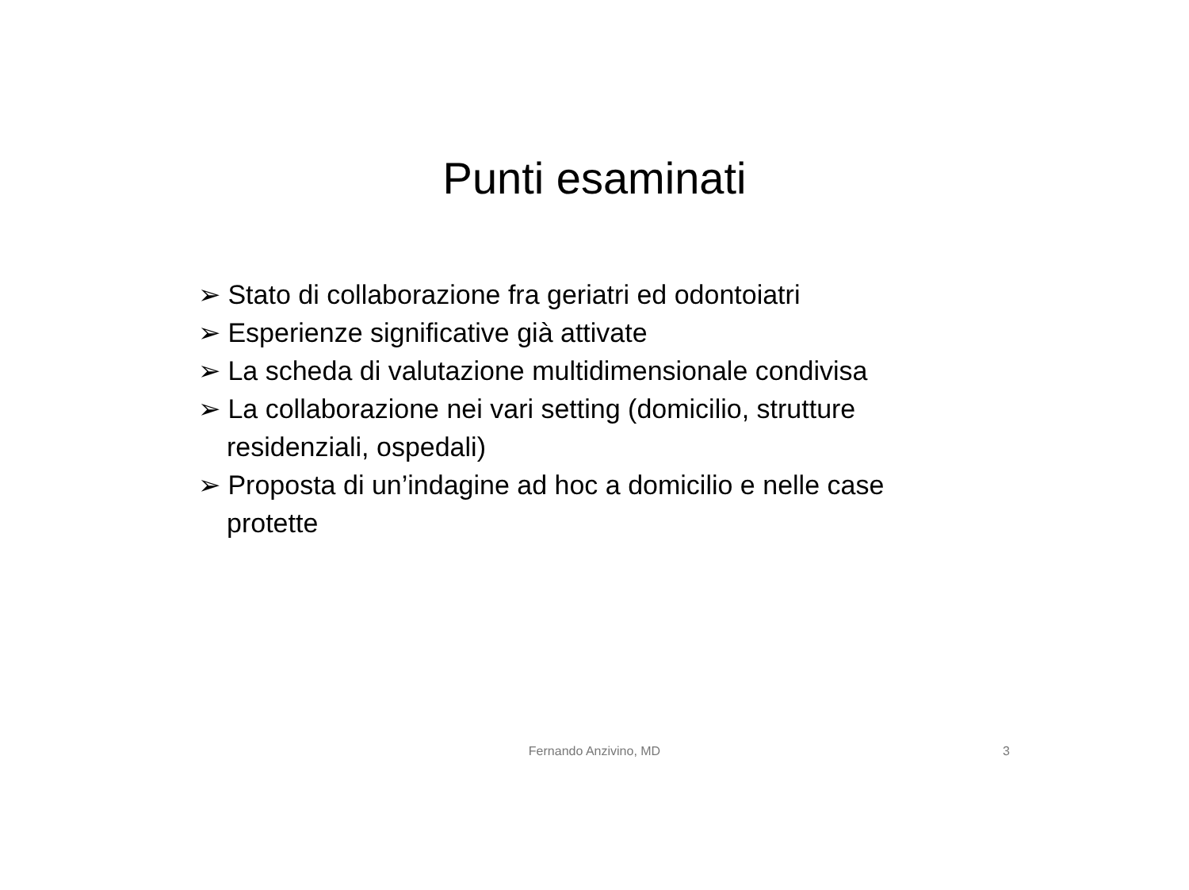Punti esaminati
➢ Stato di collaborazione fra geriatri ed odontoiatri
➢ Esperienze significative già attivate
➢ La scheda di valutazione multidimensionale condivisa
➢ La collaborazione nei vari setting (domicilio, strutture residenziali, ospedali)
➢ Proposta di un’indagine ad hoc a domicilio e nelle case protette
Fernando Anzivino, MD
3